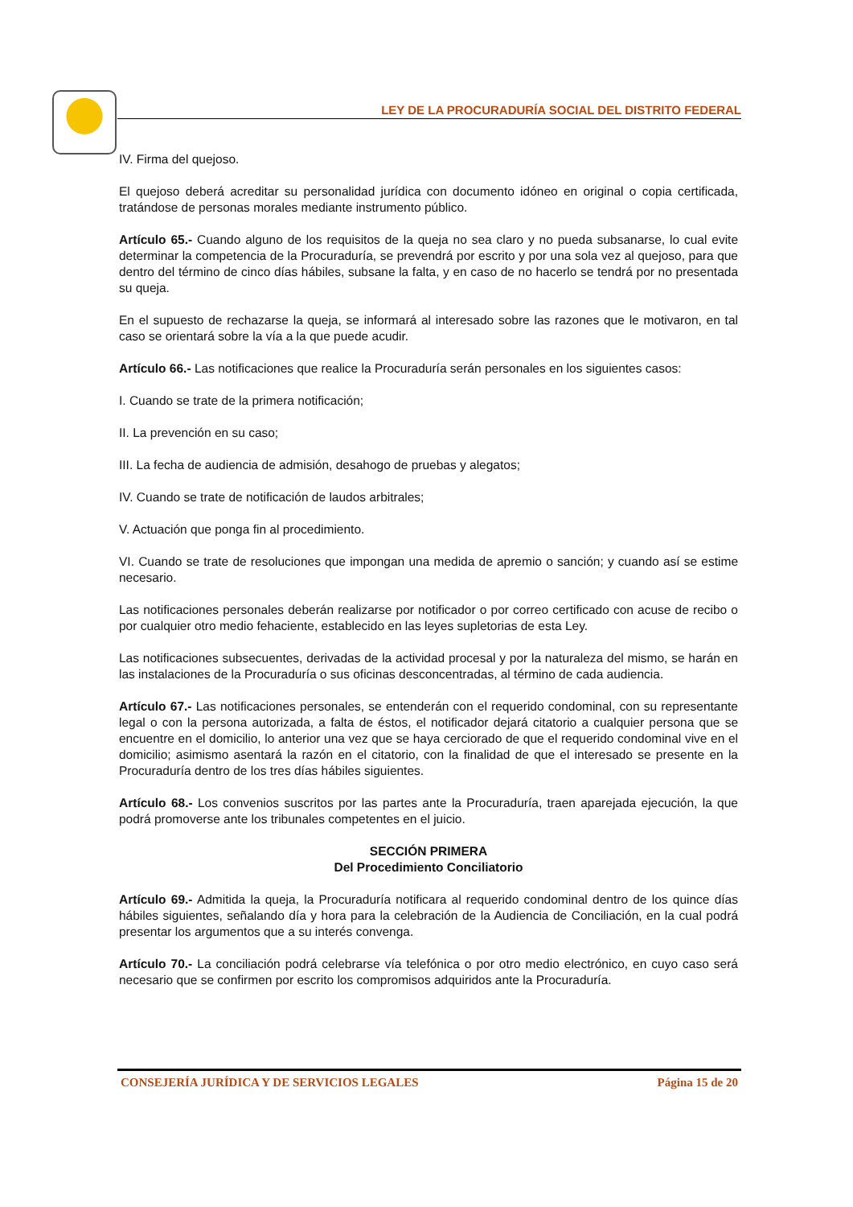LEY DE LA PROCURADURÍA SOCIAL DEL DISTRITO FEDERAL
IV. Firma del quejoso.
El quejoso deberá acreditar su personalidad jurídica con documento idóneo en original o copia certificada, tratándose de personas morales mediante instrumento público.
Artículo 65.- Cuando alguno de los requisitos de la queja no sea claro y no pueda subsanarse, lo cual evite determinar la competencia de la Procuraduría, se prevendrá por escrito y por una sola vez al quejoso, para que dentro del término de cinco días hábiles, subsane la falta, y en caso de no hacerlo se tendrá por no presentada su queja.
En el supuesto de rechazarse la queja, se informará al interesado sobre las razones que le motivaron, en tal caso se orientará sobre la vía a la que puede acudir.
Artículo 66.- Las notificaciones que realice la Procuraduría serán personales en los siguientes casos:
I. Cuando se trate de la primera notificación;
II. La prevención en su caso;
III. La fecha de audiencia de admisión, desahogo de pruebas y alegatos;
IV. Cuando se trate de notificación de laudos arbitrales;
V. Actuación que ponga fin al procedimiento.
VI. Cuando se trate de resoluciones que impongan una medida de apremio o sanción; y cuando así se estime necesario.
Las notificaciones personales deberán realizarse por notificador o por correo certificado con acuse de recibo o por cualquier otro medio fehaciente, establecido en las leyes supletorias de esta Ley.
Las notificaciones subsecuentes, derivadas de la actividad procesal y por la naturaleza del mismo, se harán en las instalaciones de la Procuraduría o sus oficinas desconcentradas, al término de cada audiencia.
Artículo 67.- Las notificaciones personales, se entenderán con el requerido condominal, con su representante legal o con la persona autorizada, a falta de éstos, el notificador dejará citatorio a cualquier persona que se encuentre en el domicilio, lo anterior una vez que se haya cerciorado de que el requerido condominal vive en el domicilio; asimismo asentará la razón en el citatorio, con la finalidad de que el interesado se presente en la Procuraduría dentro de los tres días hábiles siguientes.
Artículo 68.- Los convenios suscritos por las partes ante la Procuraduría, traen aparejada ejecución, la que podrá promoverse ante los tribunales competentes en el juicio.
SECCIÓN PRIMERA
Del Procedimiento Conciliatorio
Artículo 69.- Admitida la queja, la Procuraduría notificara al requerido condominal dentro de los quince días hábiles siguientes, señalando día y hora para la celebración de la Audiencia de Conciliación, en la cual podrá presentar los argumentos que a su interés convenga.
Artículo 70.- La conciliación podrá celebrarse vía telefónica o por otro medio electrónico, en cuyo caso será necesario que se confirmen por escrito los compromisos adquiridos ante la Procuraduría.
CONSEJERÍA JURÍDICA Y DE SERVICIOS LEGALES Página 15 de 20